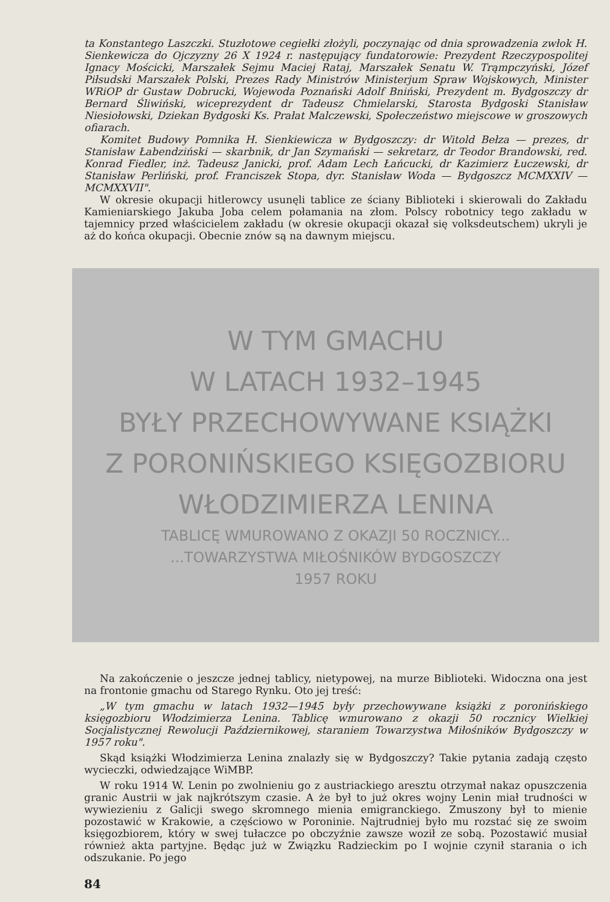ta Konstantego Laszczki. Stuzłotowe cegiełki złożyli, poczynając od dnia sprowadzenia zwłok H. Sienkewicza do Ojczyzny 26 X 1924 r. następujący fundatorowie: Prezydent Rzeczypospolitej Ignacy Mościcki, Marszałek Sejmu Maciej Rataj, Marszałek Senatu W. Trąmpczyński, Józef Piłsudski Marszałek Polski, Prezes Rady Ministrów Ministerjum Spraw Wojskowych, Minister WRiOP dr Gustaw Dobrucki, Wojewoda Poznański Adolf Bniński, Prezydent m. Bydgoszczy dr Bernard Śliwiński, wiceprezydent dr Tadeusz Chmielarski, Starosta Bydgoski Stanisław Niesiołowski, Dziekan Bydgoski Ks. Prałat Malczewski, Społeczeństwo miejscowe w groszowych ofiarach.
Komitet Budowy Pomnika H. Sienkiewicza w Bydgoszczy: dr Witold Bełza — prezes, dr Stanisław Łabendziński — skarbnik, dr Jan Szymański — sekretarz, dr Teodor Brandowski, red. Konrad Fiedler, inż. Tadeusz Janicki, prof. Adam Lech Łańcucki, dr Kazimierz Łuczewski, dr Stanisław Perliński, prof. Franciszek Stopa, dyr. Stanisław Woda — Bydgoszcz MCMXXIV — MCMXXVII".
W okresie okupacji hitlerowcy usunęli tablice ze ściany Biblioteki i skierowali do Zakładu Kamieniarskiego Jakuba Joba celem połamania na złom. Polscy robotnicy tego zakładu w tajemnicy przed właścicielem zakładu (w okresie okupacji okazał się volksdeutschem) ukryli je aż do końca okupacji. Obecnie znów są na dawnym miejscu.
W TYM GMACHU
W LATACH 1932–1945
BYŁY PRZECHOWYWANE KSIĄŻKI
Z PORONIŃSKIEGO KSIĘGOZBIORU
WŁODZIMIERZA LENINA
TABLICĘ WMUROWANO Z OKAZJI 50 ROCZNICY...
...TOWARZYSTWA MIŁOŚNIKÓW BYDGOSZCZY
1957 ROKU
Na zakończenie o jeszcze jednej tablicy, nietypowej, na murze Biblioteki. Widoczna ona jest na frontonie gmachu od Starego Rynku. Oto jej treść:
„W tym gmachu w latach 1932—1945 były przechowywane książki z poronińskiego księgozbioru Włodzimierza Lenina. Tablicę wmurowano z okazji 50 rocznicy Wielkiej Socjalistycznej Rewolucji Październikowej, staraniem Towarzystwa Miłośników Bydgoszczy w 1957 roku".
Skąd książki Włodzimierza Lenina znalazły się w Bydgoszczy? Takie pytania zadają często wycieczki, odwiedzające WiMBP.
W roku 1914 W. Lenin po zwolnieniu go z austriackiego aresztu otrzymał nakaz opuszczenia granic Austrii w jak najkrótszym czasie. A że był to już okres wojny Lenin miał trudności w wywiezieniu z Galicji swego skromnego mienia emigranckiego. Zmuszony był to mienie pozostawić w Krakowie, a częściowo w Poroninie. Najtrudniej było mu rozstać się ze swoim księgozbiorem, który w swej tułaczce po obczyźnie zawsze woził ze sobą. Pozostawić musiał również akta partyjne. Będąc już w Związku Radzieckim po I wojnie czynił starania o ich odszukanie. Po jego
84